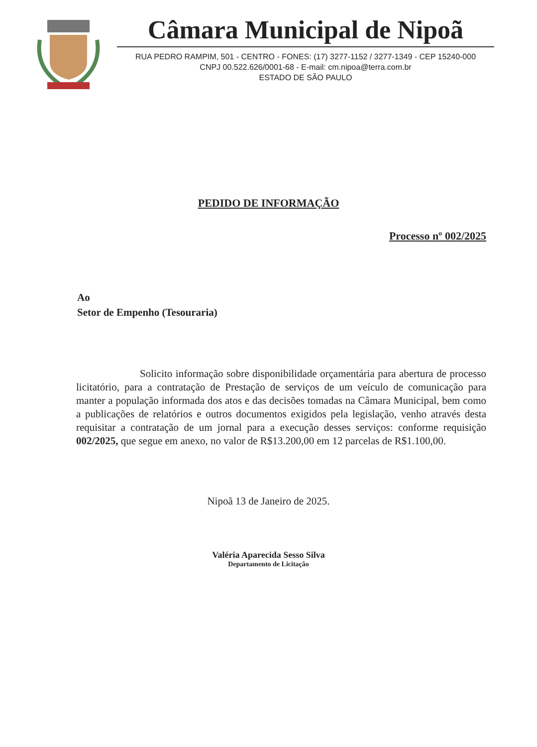Câmara Municipal de Nipoã
RUA PEDRO RAMPIM, 501 - CENTRO - FONES: (17) 3277-1152 / 3277-1349 - CEP 15240-000
CNPJ 00.522.626/0001-68 - E-mail: cm.nipoa@terra.com.br
ESTADO DE SÃO PAULO
PEDIDO DE INFORMAÇÃO
Processo nº 002/2025
Ao
Setor de Empenho (Tesouraria)
Solicito informação sobre disponibilidade orçamentária para abertura de processo licitatório, para a contratação de Prestação de serviços de um veículo de comunicação para manter a população informada dos atos e das decisões tomadas na Câmara Municipal, bem como a publicações de relatórios e outros documentos exigidos pela legislação, venho através desta requisitar a contratação de um jornal para a execução desses serviços: conforme requisição 002/2025, que segue em anexo, no valor de R$13.200,00 em 12 parcelas de R$1.100,00.
Nipoã 13 de Janeiro de 2025.
Valéria Aparecida Sesso Silva
Departamento de Licitação